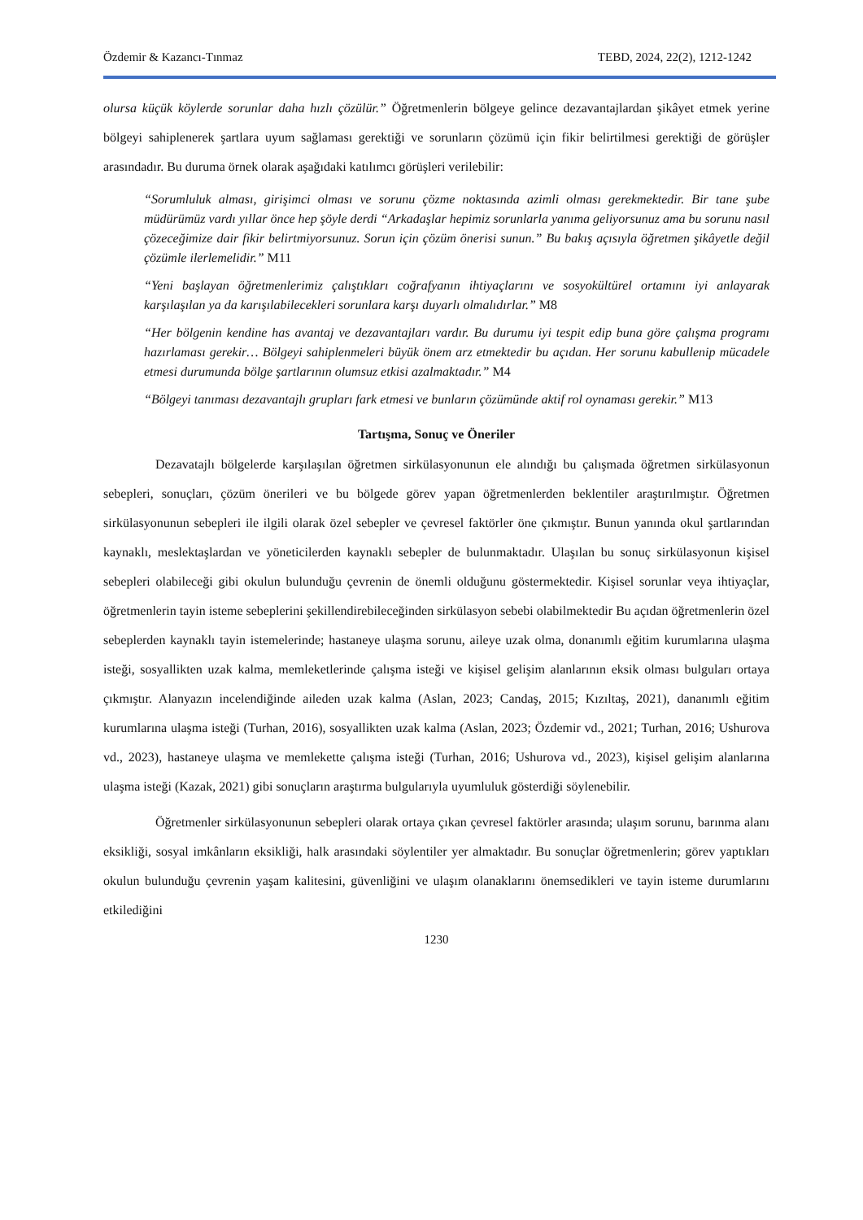Özdemir & Kazancı-Tınmaz TEBD, 2024, 22(2), 1212-1242
olursa küçük köylerde sorunlar daha hızlı çözülür.” Öğretmenlerin bölgeye gelince dezavantajlardan şikâyet etmek yerine bölgeyi sahiplenerek şartlara uyum sağlaması gerektiği ve sorunların çözümü için fikir belirtilmesi gerektiği de görüşler arasındadır. Bu duruma örnek olarak aşağıdaki katılımcı görüşleri verilebilir:
“Sorumluluk alması, girişimci olması ve sorunu çözme noktasında azimli olması gerekmektedir. Bir tane şube müdürümüz vardı yıllar önce hep şöyle derdi “Arkadaşlar hepimiz sorunlarla yanıma geliyorsunuz ama bu sorunu nasıl çözeceğimize dair fikir belirtmiyorsunuz. Sorun için çözüm önerisi sunun.” Bu bakış açısıyla öğretmen şikâyetle değil çözümle ilerlemelidir.” M11
“Yeni başlayan öğretmenlerimiz çalıştıkları coğrafyanın ihtiyaçlarını ve sosyokültürel ortamını iyi anlayarak karşılaşılan ya da karışılabilecekleri sorunlara karşı duyarlı olmalıdırlar.” M8
“Her bölgenin kendine has avantaj ve dezavantajları vardır. Bu durumu iyi tespit edip buna göre çalışma programı hazırlaması gerekir… Bölgeyi sahiplenmeleri büyük önem arz etmektedir bu açıdan. Her sorunu kabullenip mücadele etmesi durumunda bölge şartlarının olumsuz etkisi azalmaktadır.” M4
“Bölgeyi tanıması dezavantajlı grupları fark etmesi ve bunların çözümünde aktif rol oynaması gerekir.” M13
Tartışma, Sonuç ve Öneriler
Dezavatajlı bölgelerde karşılaşılan öğretmen sirkülasyonunun ele alındığı bu çalışmada öğretmen sirkülasyonun sebepleri, sonuçları, çözüm önerileri ve bu bölgede görev yapan öğretmenlerden beklentiler araştırılmıştır. Öğretmen sirkülasyonunun sebepleri ile ilgili olarak özel sebepler ve çevresel faktörler öne çıkmıştır. Bunun yanında okul şartlarından kaynaklı, meslektaşlardan ve yöneticilerden kaynaklı sebepler de bulunmaktadır. Ulaşılan bu sonuç sirkülasyonun kişisel sebepleri olabileceği gibi okulun bulunduğu çevrenin de önemli olduğunu göstermektedir. Kişisel sorunlar veya ihtiyaçlar, öğretmenlerin tayin isteme sebeplerini şekillendirebileceğinden sirkülasyon sebebi olabilmektedir Bu açıdan öğretmenlerin özel sebeplerden kaynaklı tayin istemelerinde; hastaneye ulaşma sorunu, aileye uzak olma, donanımlı eğitim kurumlarına ulaşma isteği, sosyallikten uzak kalma, memleketlerinde çalışma isteği ve kişisel gelişim alanlarının eksik olması bulguları ortaya çıkmıştır. Alanyazın incelendiğinde aileden uzak kalma (Aslan, 2023; Candaş, 2015; Kızıltaş, 2021), dananımlı eğitim kurumlarına ulaşma isteği (Turhan, 2016), sosyallikten uzak kalma (Aslan, 2023; Özdemir vd., 2021; Turhan, 2016; Ushurova vd., 2023), hastaneye ulaşma ve memlekette çalışma isteği (Turhan, 2016; Ushurova vd., 2023), kişisel gelişim alanlarına ulaşma isteği (Kazak, 2021) gibi sonuçların araştırma bulgularıyla uyumluluk gösterdiği söylenebilir.
Öğretmenler sirkülasyonunun sebepleri olarak ortaya çıkan çevresel faktörler arasında; ulaşım sorunu, barınma alanı eksikliği, sosyal imkânların eksikliği, halk arasındaki söylentiler yer almaktadır. Bu sonuçlar öğretmenlerin; görev yaptıkları okulun bulunduğu çevrenin yaşam kalitesini, güvenliğini ve ulaşım olanaklarını önemsedikleri ve tayin isteme durumlarını etkilediğini
1230